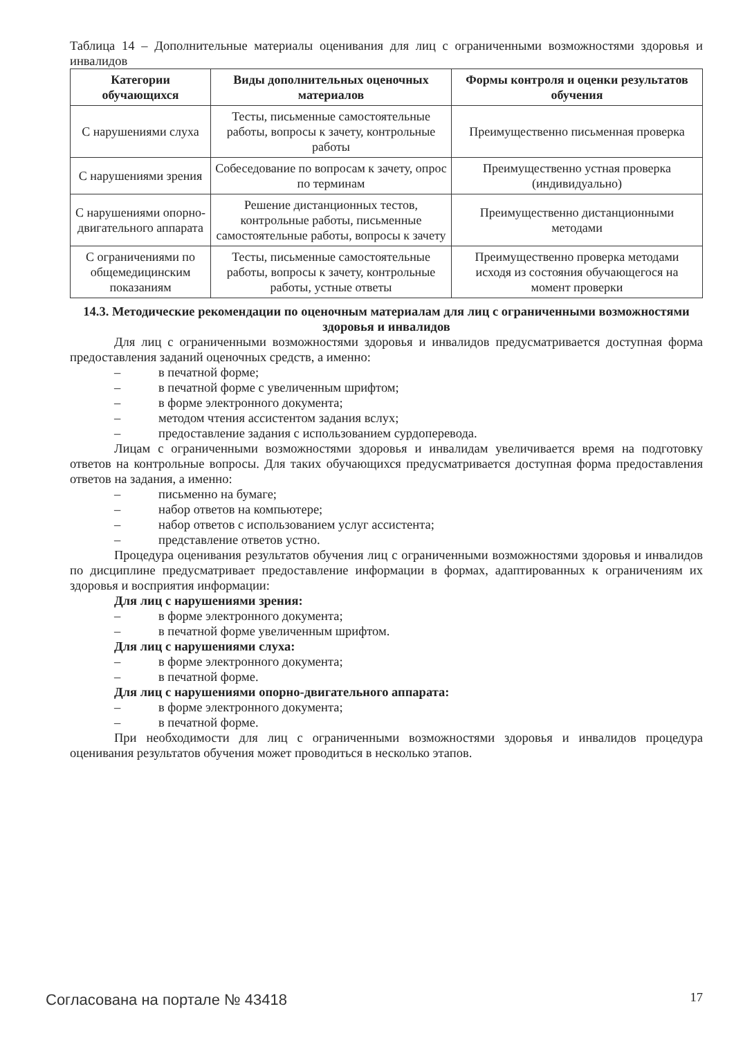Таблица 14 – Дополнительные материалы оценивания для лиц с ограниченными возможностями здоровья и инвалидов
| Категории обучающихся | Виды дополнительных оценочных материалов | Формы контроля и оценки результатов обучения |
| --- | --- | --- |
| С нарушениями слуха | Тесты, письменные самостоятельные работы, вопросы к зачету, контрольные работы | Преимущественно письменная проверка |
| С нарушениями зрения | Собеседование по вопросам к зачету, опрос по терминам | Преимущественно устная проверка (индивидуально) |
| С нарушениями опорно-двигательного аппарата | Решение дистанционных тестов, контрольные работы, письменные самостоятельные работы, вопросы к зачету | Преимущественно дистанционными методами |
| С ограничениями по общемедицинским показаниям | Тесты, письменные самостоятельные работы, вопросы к зачету, контрольные работы, устные ответы | Преимущественно проверка методами исходя из состояния обучающегося на момент проверки |
14.3. Методические рекомендации по оценочным материалам для лиц с ограниченными возможностями здоровья и инвалидов
Для лиц с ограниченными возможностями здоровья и инвалидов предусматривается доступная форма предоставления заданий оценочных средств, а именно:
– в печатной форме;
– в печатной форме с увеличенным шрифтом;
– в форме электронного документа;
– методом чтения ассистентом задания вслух;
– предоставление задания с использованием сурдоперевода.
Лицам с ограниченными возможностями здоровья и инвалидам увеличивается время на подготовку ответов на контрольные вопросы. Для таких обучающихся предусматривается доступная форма предоставления ответов на задания, а именно:
– письменно на бумаге;
– набор ответов на компьютере;
– набор ответов с использованием услуг ассистента;
– представление ответов устно.
Процедура оценивания результатов обучения лиц с ограниченными возможностями здоровья и инвалидов по дисциплине предусматривает предоставление информации в формах, адаптированных к ограничениям их здоровья и восприятия информации:
Для лиц с нарушениями зрения:
– в форме электронного документа;
– в печатной форме увеличенным шрифтом.
Для лиц с нарушениями слуха:
– в форме электронного документа;
– в печатной форме.
Для лиц с нарушениями опорно-двигательного аппарата:
– в форме электронного документа;
– в печатной форме.
При необходимости для лиц с ограниченными возможностями здоровья и инвалидов процедура оценивания результатов обучения может проводиться в несколько этапов.
Согласована на портале № 43418 17